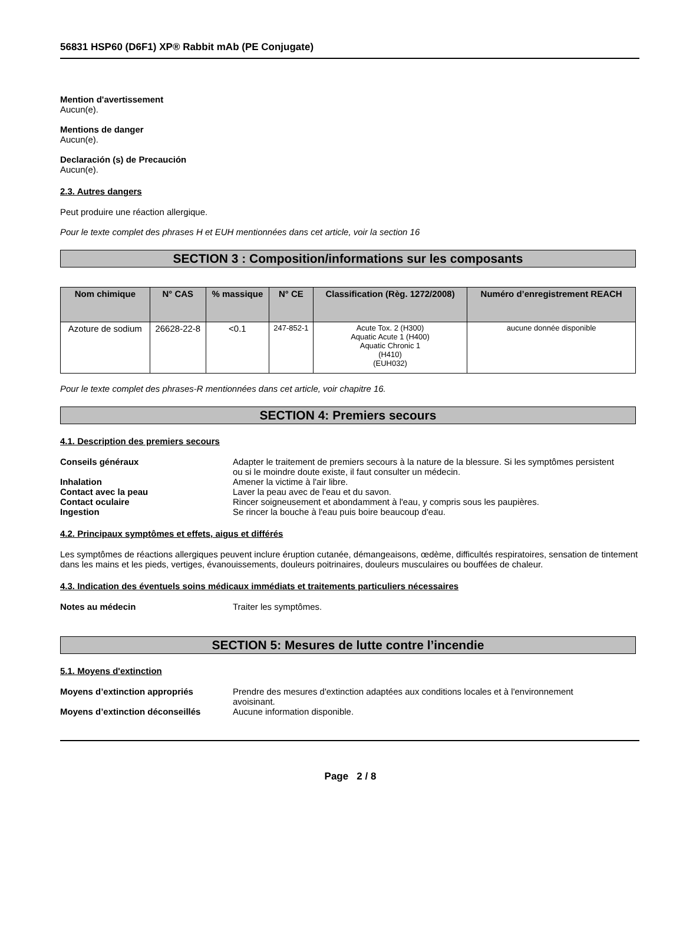56831 HSP60 (D6F1) XP® Rabbit mAb (PE Conjugate)
Mention d'avertissement
Aucun(e).
Mentions de danger
Aucun(e).
Declaración (s) de Precaución
Aucun(e).
2.3. Autres dangers
Peut produire une réaction allergique.
Pour le texte complet des phrases H et EUH mentionnées dans cet article, voir la section 16
SECTION 3 : Composition/informations sur les composants
| Nom chimique | N° CAS | % massique | N° CE | Classification (Règ. 1272/2008) | Numéro d’enregistrement REACH |
| --- | --- | --- | --- | --- | --- |
| Azoture de sodium | 26628-22-8 | <0.1 | 247-852-1 | Acute Tox. 2 (H300) Aquatic Acute 1 (H400) Aquatic Chronic 1 (H410) (EUH032) | aucune donnée disponible |
Pour le texte complet des phrases-R mentionnées dans cet article, voir chapitre 16.
SECTION 4: Premiers secours
4.1. Description des premiers secours
Conseils généraux Adapter le traitement de premiers secours à la nature de la blessure. Si les symptômes persistent ou si le moindre doute existe, il faut consulter un médecin.
Inhalation Amener la victime à l'air libre.
Contact avec la peau Laver la peau avec de l'eau et du savon.
Contact oculaire Rincer soigneusement et abondamment à l'eau, y compris sous les paupières.
Ingestion Se rincer la bouche à l'eau puis boire beaucoup d'eau.
4.2. Principaux symptômes et effets, aigus et différés
Les symptômes de réactions allergiques peuvent inclure éruption cutanée, démangeaisons, œdème, difficultés respiratoires, sensation de tintement dans les mains et les pieds, vertiges, évanouissements, douleurs poitrinaires, douleurs musculaires ou bouffées de chaleur.
4.3. Indication des éventuels soins médicaux immédiats et traitements particuliers nécessaires
Notes au médecin Traiter les symptômes.
SECTION 5: Mesures de lutte contre l’incendie
5.1. Moyens d'extinction
Moyens d’extinction appropriés Prendre des mesures d'extinction adaptées aux conditions locales et à l'environnement avoisinant.
Moyens d’extinction déconseillés Aucune information disponible.
Page 2 / 8